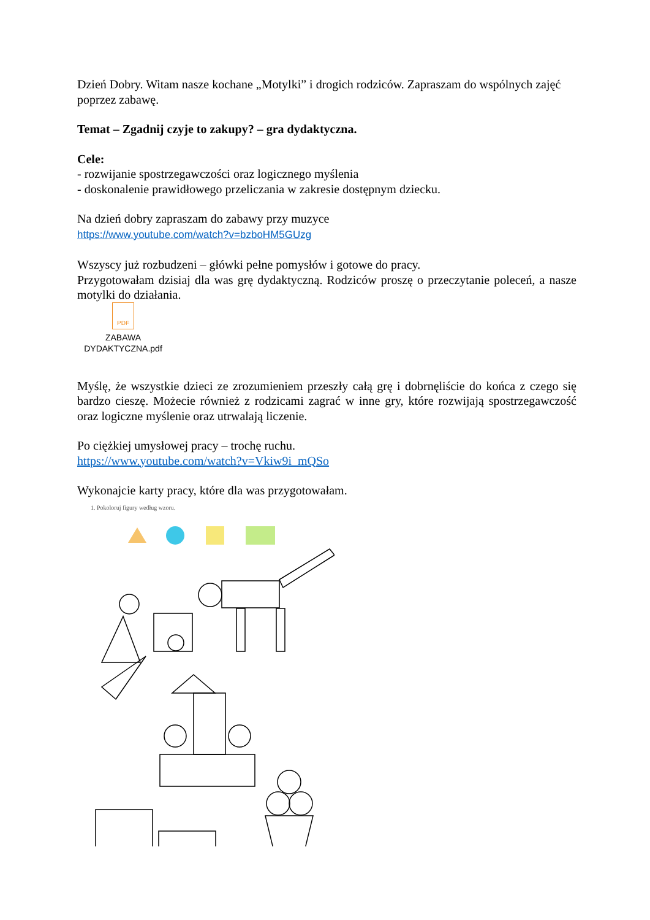Dzień Dobry. Witam nasze kochane „Motylki” i drogich rodziców. Zapraszam do wspólnych zajęć poprzez zabawę.
Temat – Zgadnij czyje to zakupy? – gra dydaktyczna.
Cele:
- rozwijanie spostrzegawczości oraz logicznego myślenia
- doskonalenie prawidłowego przeliczania w zakresie dostępnym dziecku.
Na dzień dobry zapraszam do zabawy przy muzyce
https://www.youtube.com/watch?v=bzboHM5GUzg
Wszyscy już rozbudzeni – główki pełne pomysłów i gotowe do pracy.
Przygotowałam dzisiaj dla was grę dydaktyczną. Rodziców proszę o przeczytanie poleceń, a nasze motylki do działania.
PDF
ZABAWA
DYDAKTYCZNA.pdf
Myślę, że wszystkie dzieci ze zrozumieniem przeszły całą grę i dobrnęliście do końca z czego się bardzo cieszę. Możecie również z rodzicami zagrać w inne gry, które rozwijają spostrzegawczość oraz logiczne myślenie oraz utrwalają liczenie.
Po ciężkiej umysłowej pracy – trochę ruchu.
https://www.youtube.com/watch?v=Vkiw9i_mQSo
Wykonajcie karty pracy, które dla was przygotowałam.
1. Pokoloruj figury według wzoru.